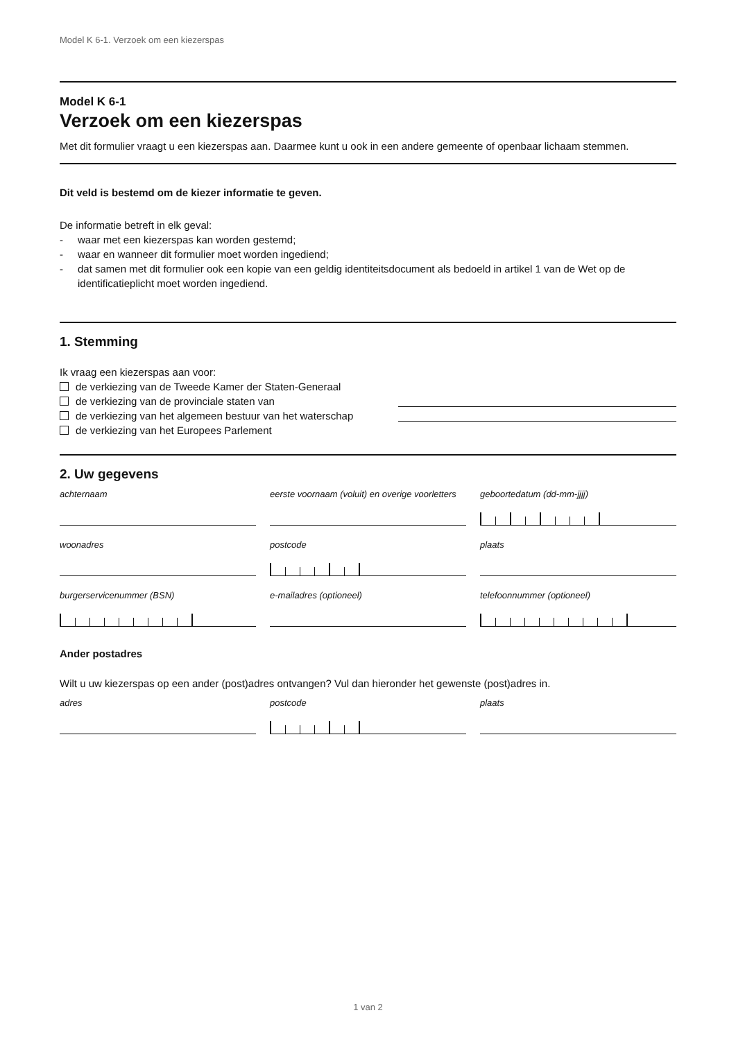Model K 6-1. Verzoek om een kiezerspas
Model K 6-1
Verzoek om een kiezerspas
Met dit formulier vraagt u een kiezerspas aan. Daarmee kunt u ook in een andere gemeente of openbaar lichaam stemmen.
Dit veld is bestemd om de kiezer informatie te geven.
De informatie betreft in elk geval:
- waar met een kiezerspas kan worden gestemd;
- waar en wanneer dit formulier moet worden ingediend;
- dat samen met dit formulier ook een kopie van een geldig identiteitsdocument als bedoeld in artikel 1 van de Wet op de identificatieplicht moet worden ingediend.
1. Stemming
Ik vraag een kiezerspas aan voor:
de verkiezing van de Tweede Kamer der Staten-Generaal
de verkiezing van de provinciale staten van
de verkiezing van het algemeen bestuur van het waterschap
de verkiezing van het Europees Parlement
2. Uw gegevens
achternaam
eerste voornaam (voluit) en overige voorletters
geboortedatum (dd-mm-jjjj)
woonadres
postcode
plaats
burgerservicenummer (BSN)
e-mailadres (optioneel)
telefoonnummer (optioneel)
Ander postadres
Wilt u uw kiezerspas op een ander (post)adres ontvangen? Vul dan hieronder het gewenste (post)adres in.
adres
postcode
plaats
1 van 2